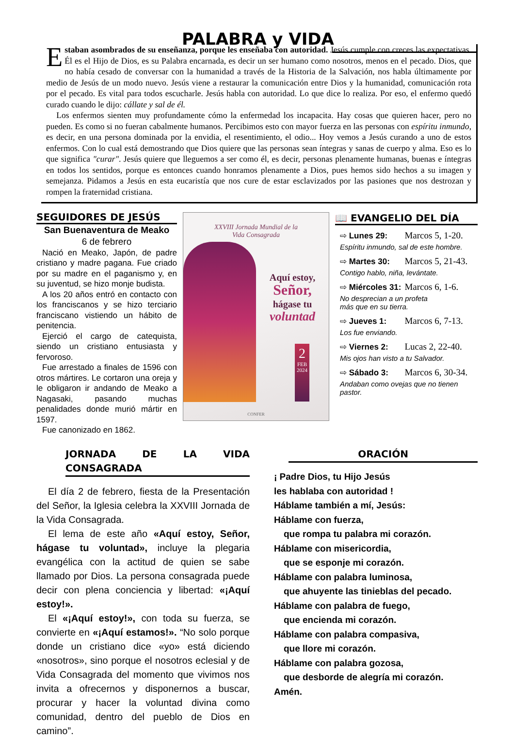PALABRA y VIDA
Estaban asombrados de su enseñanza, porque les enseñaba con autoridad. Jesús cumple con creces las expectativas. Él es el Hijo de Dios, es su Palabra encarnada, es decir un ser humano como nosotros, menos en el pecado. Dios, que no había cesado de conversar con la humanidad a través de la Historia de la Salvación, nos habla últimamente por medio de Jesús de un modo nuevo. Jesús viene a restaurar la comunicación entre Dios y la humanidad, comunicación rota por el pecado. Es vital para todos escucharle. Jesús habla con autoridad. Lo que dice lo realiza. Por eso, el enfermo quedó curado cuando le dijo: cállate y sal de él.
Los enfermos sienten muy profundamente cómo la enfermedad los incapacita. Hay cosas que quieren hacer, pero no pueden. Es como si no fueran cabalmente humanos. Percibimos esto con mayor fuerza en las personas con espíritu inmundo, es decir, en una persona dominada por la envidia, el resentimiento, el odio... Hoy vemos a Jesús curando a uno de estos enfermos. Con lo cual está demostrando que Dios quiere que las personas sean íntegras y sanas de cuerpo y alma. Eso es lo que significa "curar". Jesús quiere que lleguemos a ser como él, es decir, personas plenamente humanas, buenas e íntegras en todos los sentidos, porque es entonces cuando honramos plenamente a Dios, pues hemos sido hechos a su imagen y semejanza. Pidamos a Jesús en esta eucaristía que nos cure de estar esclavizados por las pasiones que nos destrozan y rompen la fraternidad cristiana.
SEGUIDORES DE JESÚS
San Buenaventura de Meako
6 de febrero
Nació en Meako, Japón, de padre cristiano y madre pagana. Fue criado por su madre en el paganismo y, en su juventud, se hizo monje budista.
A los 20 años entró en contacto con los franciscanos y se hizo terciario franciscano vistiendo un hábito de penitencia.
Ejerció el cargo de catequista, siendo un cristiano entusiasta y fervoroso.
Fue arrestado a finales de 1596 con otros mártires. Le cortaron una oreja y le obligaron ir andando de Meako a Nagasaki, pasando muchas penalidades donde murió mártir en 1597.
Fue canonizado en 1862.
XXVIII Jornada Mundial de la
Vida Consagrada
Aquí estoy,
Señor,
hágase tu
voluntad
2
FEB
2024
CONFER
📖 EVANGELIO DEL DÍA
⇨ Lunes 29: Marcos 5, 1-20.
Espíritu inmundo, sal de este hombre.
⇨ Martes 30: Marcos 5, 21-43.
Contigo hablo, niña, levántate.
⇨ Miércoles 31: Marcos 6, 1-6.
No desprecian a un profeta
más que en su tierra.
⇨ Jueves 1: Marcos 6, 7-13.
Los fue enviando.
⇨ Viernes 2: Lucas 2, 22-40.
Mis ojos han visto a tu Salvador.
⇨ Sábado 3: Marcos 6, 30-34.
Andaban como ovejas que no tienen pastor.
JORNADA DE LA VIDA CONSAGRADA
El día 2 de febrero, fiesta de la Presentación del Señor, la Iglesia celebra la XXVIII Jornada de la Vida Consagrada.
El lema de este año «Aquí estoy, Señor, hágase tu voluntad», incluye la plegaria evangélica con la actitud de quien se sabe llamado por Dios. La persona consagrada puede decir con plena conciencia y libertad: «¡Aquí estoy!».
El «¡Aquí estoy!», con toda su fuerza, se convierte en «¡Aquí estamos!». “No solo porque donde un cristiano dice «yo» está diciendo «nosotros», sino porque el nosotros eclesial y de Vida Consagrada del momento que vivimos nos invita a ofrecernos y disponernos a buscar, procurar y hacer la voluntad divina como comunidad, dentro del pueblo de Dios en camino”.
ORACIÓN
¡ Padre Dios, tu Hijo Jesús
les hablaba con autoridad !
Háblame también a mí, Jesús:
Háblame con fuerza,
que rompa tu palabra mi corazón.
Háblame con misericordia,
que se esponje mi corazón.
Háblame con palabra luminosa,
que ahuyente las tinieblas del pecado.
Háblame con palabra de fuego,
que encienda mi corazón.
Háblame con palabra compasiva,
que llore mi corazón.
Háblame con palabra gozosa,
que desborde de alegría mi corazón.
Amén.